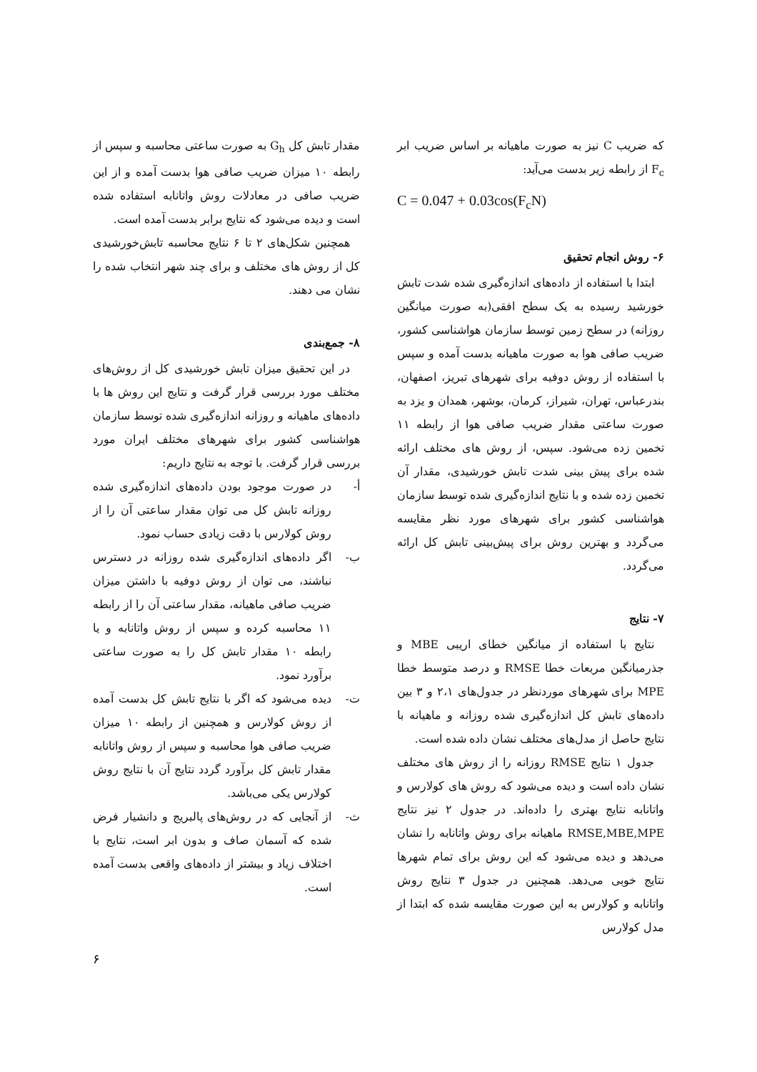که ضریب C نیز به صورت ماهیانه بر اساس ضریب ابر F<sub>c</sub> از رابطه زیر بدست می‌آید:
C = 0.047 + 0.03cos(F<sub>c</sub>N)
۶- روش انجام تحقیق
ابتدا با استفاده از داده‌های اندازه‌گیری شده شدت تابش خورشید رسیده به یک سطح افقی(به صورت میانگین روزانه) در سطح زمین توسط سازمان هواشناسی کشور، ضریب صافی هوا به صورت ماهیانه بدست آمده و سپس با استفاده از روش دوفیه برای شهرهای تبریز، اصفهان، بندرعباس، تهران، شیراز، کرمان، بوشهر، همدان و یزد به صورت ساعتی مقدار ضریب صافی هوا از رابطه ۱۱ تخمین زده می‌شود. سپس، از روش های مختلف ارائه شده برای پیش بینی شدت تابش خورشیدی، مقدار آن تخمین زده شده و با نتایج اندازه‌گیری شده توسط سازمان هواشناسی کشور برای شهرهای مورد نظر مقایسه می‌گردد و بهترین روش برای پیش‌بینی تابش کل ارائه می‌گردد.
۷- نتایج
نتایج با استفاده از میانگین خطای اریبی MBE و جذرمیانگین مربعات خطا RMSE و درصد متوسط خطا MPE برای شهرهای موردنظر در جدول‌های ۲،۱ و ۳ بین داده‌های تابش کل اندازه‌گیری شده روزانه و ماهیانه با نتایج حاصل از مدل‌های مختلف نشان داده شده است.
جدول ۱ نتایج RMSE روزانه را از روش های مختلف نشان داده است و دیده می‌شود که روش های کولارس و واتانابه نتایج بهتری را داده‌اند. در جدول ۲ نیز نتایج RMSE,MBE,MPE ماهیانه برای روش واتانابه را نشان می‌دهد و دیده می‌شود که این روش برای تمام شهرها نتایج خوبی می‌دهد. همچنین در جدول ۳ نتایج روش واتانابه و کولارس به این صورت مقایسه شده که ابتدا از مدل کولارس
مقدار تابش کل G<sub>h</sub> به صورت ساعتی محاسبه و سپس از رابطه ۱۰ میزان ضریب صافی هوا بدست آمده و از این ضریب صافی در معادلات روش واتانابه استفاده شده است و دیده می‌شود که نتایج برابر بدست آمده است.
همچنین شکل‌های ۲ تا ۶ نتایج محاسبه تابش‌خورشیدی کل از روش های مختلف و برای چند شهر انتخاب شده را نشان می دهند.
۸- جمع‌بندی
در این تحقیق میزان تابش خورشیدی کل از روش‌های مختلف مورد بررسی قرار گرفت و نتایج این روش ها با داده‌های ماهیانه و روزانه اندازه‌گیری شده توسط سازمان هواشناسی کشور برای شهرهای مختلف ایران مورد بررسی قرار گرفت. با توجه به نتایج داریم:
أ- در صورت موجود بودن داده‌های اندازه‌گیری شده روزانه تابش کل می توان مقدار ساعتی آن را از روش کولارس با دقت زیادی حساب نمود.
ب- اگر داده‌های اندازه‌گیری شده روزانه در دسترس نباشند، می توان از روش دوفیه با داشتن میزان ضریب صافی ماهیانه، مقدار ساعتی آن را از رابطه ۱۱ محاسبه کرده و سپس از روش واتانابه و یا رابطه ۱۰ مقدار تابش کل را به صورت ساعتی برآورد نمود.
ت- دیده می‌شود که اگر با نتایج تابش کل بدست آمده از روش کولارس و همچنین از رابطه ۱۰ میزان ضریب صافی هوا محاسبه و سپس از روش واتانابه مقدار تابش کل برآورد گردد نتایج آن با نتایج روش کولارس یکی می‌باشد.
ث- از آنجایی که در روش‌های پالبریج و دانشیار فرض شده که آسمان صاف و بدون ابر است، نتایج با اختلاف زیاد و بیشتر از داده‌های واقعی بدست آمده است.
۶